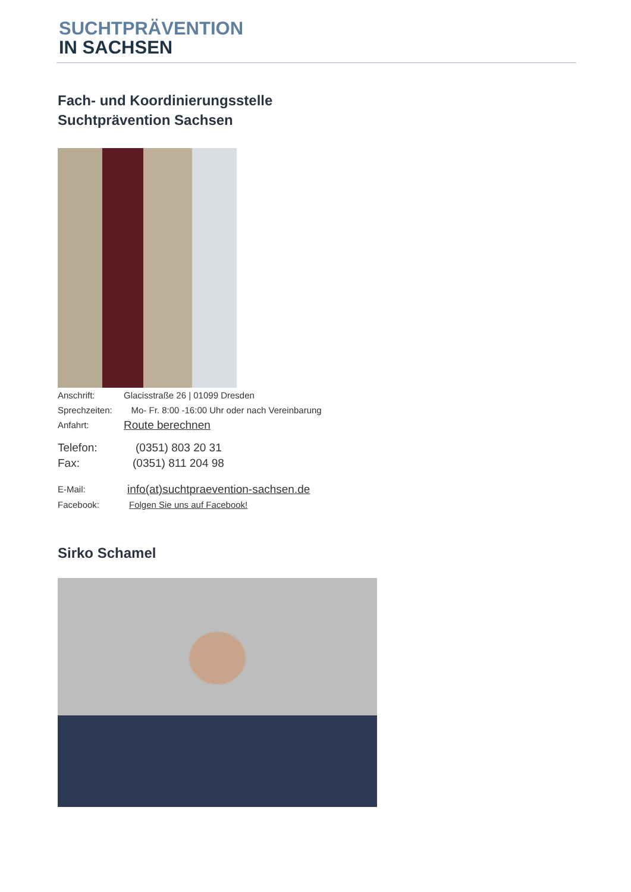SUCHTPRÄVENTION
IN SACHSEN
Fach- und Koordinierungsstelle
Suchtprävention Sachsen
Anschrift: Glacisstraße 26 | 01099 Dresden
Sprechzeiten: Mo- Fr. 8:00 -16:00 Uhr oder nach Vereinbarung
Anfahrt: Route berechnen
Telefon: (0351) 803 20 31
Fax: (0351) 811 204 98
E-Mail: info(at)suchtpraevention-sachsen.de
Facebook: Folgen Sie uns auf Facebook!
Sirko Schamel